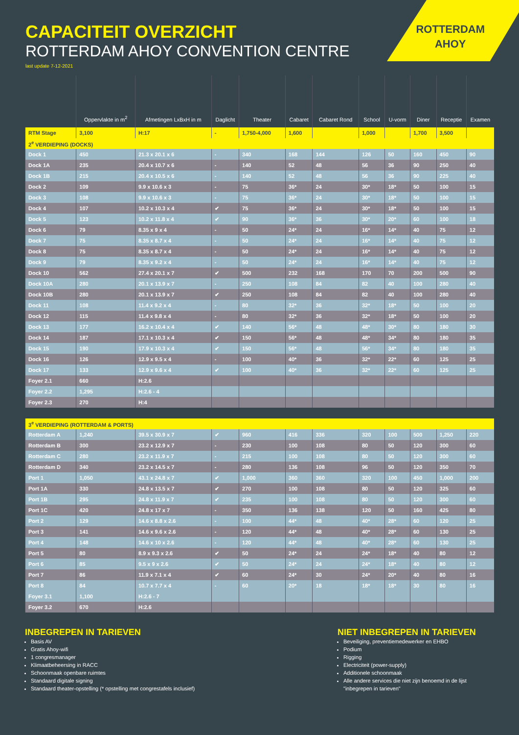ROTTERDAM
AHOY
CAPACITEIT OVERZICHT
ROTTERDAM AHOY CONVENTION CENTRE
last update 7-12-2021
| | Oppervlakte in m<sup>2</sup> | Afmetingen LxBxH in m | Daglicht | Theater | Cabaret | Cabaret Rond | School | U-vorm | Diner | Receptie | Examen |
| --- | --- | --- | --- | --- | --- | --- | --- | --- | --- | --- | --- |
| RTM Stage | 3,100 | H:17 | - | 1,750-4,000 | 1,600 | | 1,000 | | 1,700 | 3,500 | |
| 2<sup>e</sup> VERDIEPING (DOCKS) | | | | | | | | | | | |
| Dock 1 | 450 | 21.3 x 20.1 x 6 | - | 340 | 168 | 144 | 126 | 50 | 160 | 450 | 90 |
| Dock 1A | 235 | 20.4 x 10.7 x 6 | - | 140 | 52 | 48 | 56 | 36 | 90 | 250 | 40 |
| Dock 1B | 215 | 20.4 x 10.5 x 6 | - | 140 | 52 | 48 | 56 | 36 | 90 | 225 | 40 |
| Dock 2 | 109 | 9.9 x 10.6 x 3 | - | 75 | 36* | 24 | 30* | 18* | 50 | 100 | 15 |
| Dock 3 | 108 | 9.9 x 10.6 x 3 | - | 75 | 36* | 24 | 30* | 18* | 50 | 100 | 15 |
| Dock 4 | 107 | 10.2 x 10.3 x 4 | ✔ | 75 | 36* | 24 | 30* | 18* | 50 | 100 | 15 |
| Dock 5 | 123 | 10.2 x 11.8 x 4 | ✔ | 90 | 36* | 36 | 30* | 20* | 60 | 100 | 18 |
| Dock 6 | 79 | 8.35 x 9 x 4 | - | 50 | 24* | 24 | 16* | 14* | 40 | 75 | 12 |
| Dock 7 | 75 | 8.35 x 8.7 x 4 | - | 50 | 24* | 24 | 16* | 14* | 40 | 75 | 12 |
| Dock 8 | 75 | 8.35 x 8.7 x 4 | - | 50 | 24* | 24 | 16* | 14* | 40 | 75 | 12 |
| Dock 9 | 79 | 8.35 x 9.2 x 4 | - | 50 | 24* | 24 | 16* | 14* | 40 | 75 | 12 |
| Dock 10 | 562 | 27.4 x 20.1 x 7 | ✔ | 500 | 232 | 168 | 170 | 70 | 200 | 500 | 90 |
| Dock 10A | 280 | 20.1 x 13.9 x 7 | - | 250 | 108 | 84 | 82 | 40 | 100 | 280 | 40 |
| Dock 10B | 280 | 20.1 x 13.9 x 7 | ✔ | 250 | 108 | 84 | 82 | 40 | 100 | 280 | 40 |
| Dock 11 | 108 | 11.4 x 9.2 x 4 | - | 80 | 32* | 36 | 32* | 18* | 50 | 100 | 20 |
| Dock 12 | 115 | 11.4 x 9.8 x 4 | - | 80 | 32* | 36 | 32* | 18* | 50 | 100 | 20 |
| Dock 13 | 177 | 16.2 x 10.4 x 4 | ✔ | 140 | 56* | 48 | 48* | 30* | 80 | 180 | 30 |
| Dock 14 | 187 | 17.1 x 10.3 x 4 | ✔ | 150 | 56* | 48 | 48* | 34* | 80 | 180 | 35 |
| Dock 15 | 190 | 17.9 x 10.3 x 4 | ✔ | 150 | 56* | 48 | 56* | 34* | 80 | 180 | 35 |
| Dock 16 | 126 | 12.9 x 9.5 x 4 | - | 100 | 40* | 36 | 32* | 22* | 60 | 125 | 25 |
| Dock 17 | 133 | 12.9 x 9.6 x 4 | ✔ | 100 | 40* | 36 | 32* | 22* | 60 | 125 | 25 |
| Foyer 2.1 | 660 | H:2.6 | | | | | | | | | |
| Foyer 2.2 | 1,295 | H:2.6 - 4 | | | | | | | | | |
| Foyer 2.3 | 270 | H:4 | | | | | | | | | |
| 3<sup>e</sup> VERDIEPING (ROTTERDAM & PORTS) | | | | | | | | | | | |
| Rotterdam A | 1,240 | 39.5 x 30.9 x 7 | ✔ | 960 | 416 | 336 | 320 | 100 | 500 | 1,250 | 220 |
| Rotterdam B | 300 | 23.2 x 12.9 x 7 | - | 230 | 100 | 108 | 80 | 50 | 120 | 300 | 60 |
| Rotterdam C | 280 | 23.2 x 11.9 x 7 | - | 215 | 100 | 108 | 80 | 50 | 120 | 300 | 60 |
| Rotterdam D | 340 | 23.2 x 14.5 x 7 | - | 280 | 136 | 108 | 96 | 50 | 120 | 350 | 70 |
| Port 1 | 1,050 | 43.1 x 24.8 x 7 | ✔ | 1,000 | 360 | 360 | 320 | 100 | 450 | 1,000 | 200 |
| Port 1A | 330 | 24.8 x 13.5 x 7 | ✔ | 270 | 100 | 108 | 80 | 50 | 120 | 325 | 60 |
| Port 1B | 295 | 24.8 x 11.9 x 7 | ✔ | 235 | 100 | 108 | 80 | 50 | 120 | 300 | 60 |
| Port 1C | 420 | 24.8 x 17 x 7 | - | 350 | 136 | 138 | 120 | 50 | 160 | 425 | 80 |
| Port 2 | 129 | 14.6 x 8.8 x 2.6 | - | 100 | 44* | 48 | 40* | 28* | 60 | 120 | 25 |
| Port 3 | 141 | 14.6 x 9.6 x 2.6 | - | 120 | 44* | 48 | 40* | 28* | 60 | 130 | 25 |
| Port 4 | 148 | 14.6 x 10 x 2.6 | - | 120 | 44* | 48 | 40* | 28* | 60 | 130 | 25 |
| Port 5 | 80 | 8.9 x 9.3 x 2.6 | ✔ | 50 | 24* | 24 | 24* | 18* | 40 | 80 | 12 |
| Port 6 | 85 | 9.5 x 9 x 2.6 | ✔ | 50 | 24* | 24 | 24* | 18* | 40 | 80 | 12 |
| Port 7 | 86 | 11.9 x 7.1 x 4 | ✔ | 60 | 24* | 30 | 24* | 20* | 40 | 80 | 16 |
| Port 8 | 84 | 10.7 x 7.7 x 4 | - | 60 | 20* | 18 | 18* | 18* | 30 | 80 | 16 |
| Foyer 3.1 | 1,100 | H:2.6 - 7 | | | | | | | | | |
| Foyer 3.2 | 670 | H:2.6 | | | | | | | | | |
INBEGREPEN IN TARIEVEN
Basis AV
Gratis Ahoy-wifi
1 congresmanager
Klimaatbeheersing in RACC
Schoonmaak openbare ruimtes
Standaard digitale signing
Standaard theater-opstelling (* opstelling met congrestafels inclusief)
NIET INBEGREPEN IN TARIEVEN
Beveiliging, preventiemedewerker en EHBO
Podium
Rigging
Electriciteit (power-supply)
Additionele schoonmaak
Alle andere services die niet zijn benoemd in de lijst "inbegrepen in tarieven"